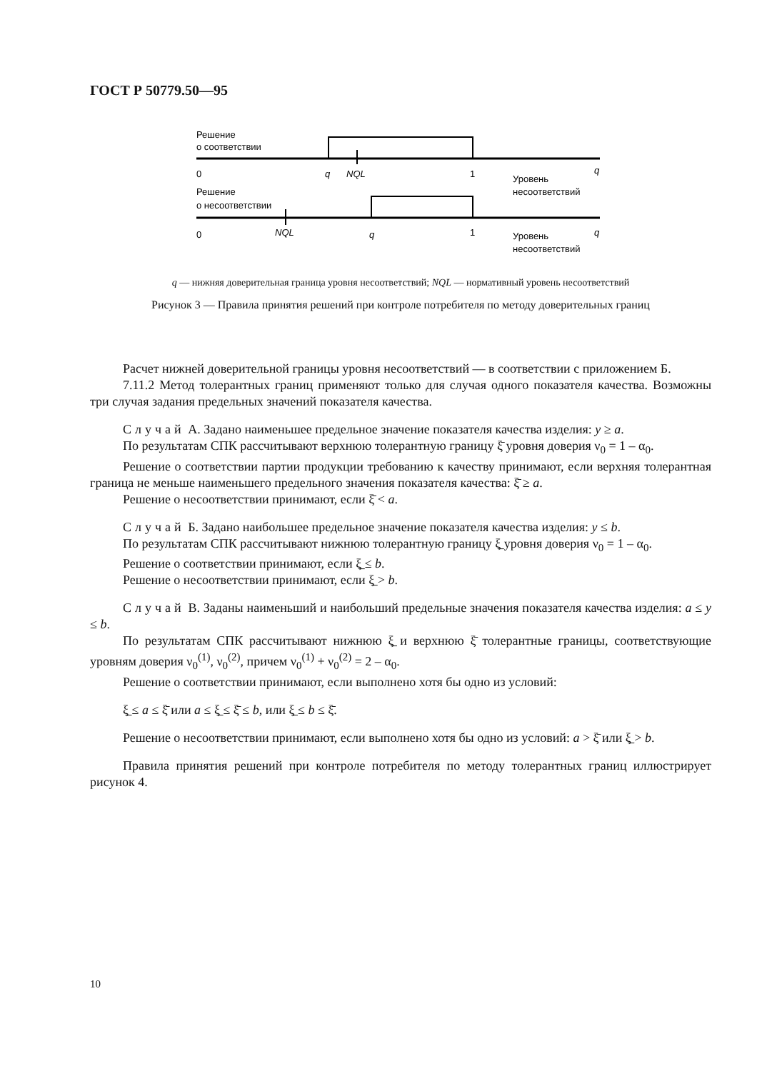ГОСТ Р 50779.50—95
Решение
о соответствии
0
q
NQL
1
Уровень
несоответствий
q
Решение
о несоответствии
0
NQL
q
1
Уровень
несоответствий
q
q — нижняя доверительная граница уровня несоответствий; NQL — нормативный уровень несоответствий
Рисунок 3 — Правила принятия решений при контроле потребителя по методу доверительных границ
Расчет нижней доверительной границы уровня несоответствий — в соответствии с приложением Б.
7.11.2 Метод толерантных границ применяют только для случая одного показателя качества. Возможны три случая задания предельных значений показателя качества.
Случай А. Задано наименьшее предельное значение показателя качества изделия: y ≥ a.
По результатам СПК рассчитывают верхнюю толерантную границу ξ̄ уровня доверия ν<sub>0</sub> = 1 – α<sub>0</sub>.
Решение о соответствии партии продукции требованию к качеству принимают, если верхняя толерантная граница не меньше наименьшего предельного значения показателя качества: ξ̄ ≥ a.
Решение о несоответствии принимают, если ξ̄ < a.
Случай Б. Задано наибольшее предельное значение показателя качества изделия: y ≤ b.
По результатам СПК рассчитывают нижнюю толерантную границу ξ̲ уровня доверия ν<sub>0</sub> = 1 – α<sub>0</sub>.
Решение о соответствии принимают, если ξ̲ ≤ b.
Решение о несоответствии принимают, если ξ̲ > b.
Случай В. Заданы наименьший и наибольший предельные значения показателя качества изделия: a ≤ y ≤ b.
По результатам СПК рассчитывают нижнюю ξ̲ и верхнюю ξ̄ толерантные границы, соответствующие уровням доверия ν<sub>0</sub><sup>(1)</sup>, ν<sub>0</sub><sup>(2)</sup>, причем ν<sub>0</sub><sup>(1)</sup> + ν<sub>0</sub><sup>(2)</sup> = 2 – α<sub>0</sub>.
Решение о соответствии принимают, если выполнено хотя бы одно из условий:
ξ̲ ≤ a ≤ ξ̄ или a ≤ ξ̲ ≤ ξ̄ ≤ b, или ξ̲ ≤ b ≤ ξ̄.
Решение о несоответствии принимают, если выполнено хотя бы одно из условий: a > ξ̄ или ξ̲ > b.
Правила принятия решений при контроле потребителя по методу толерантных границ иллюстрирует рисунок 4.
10